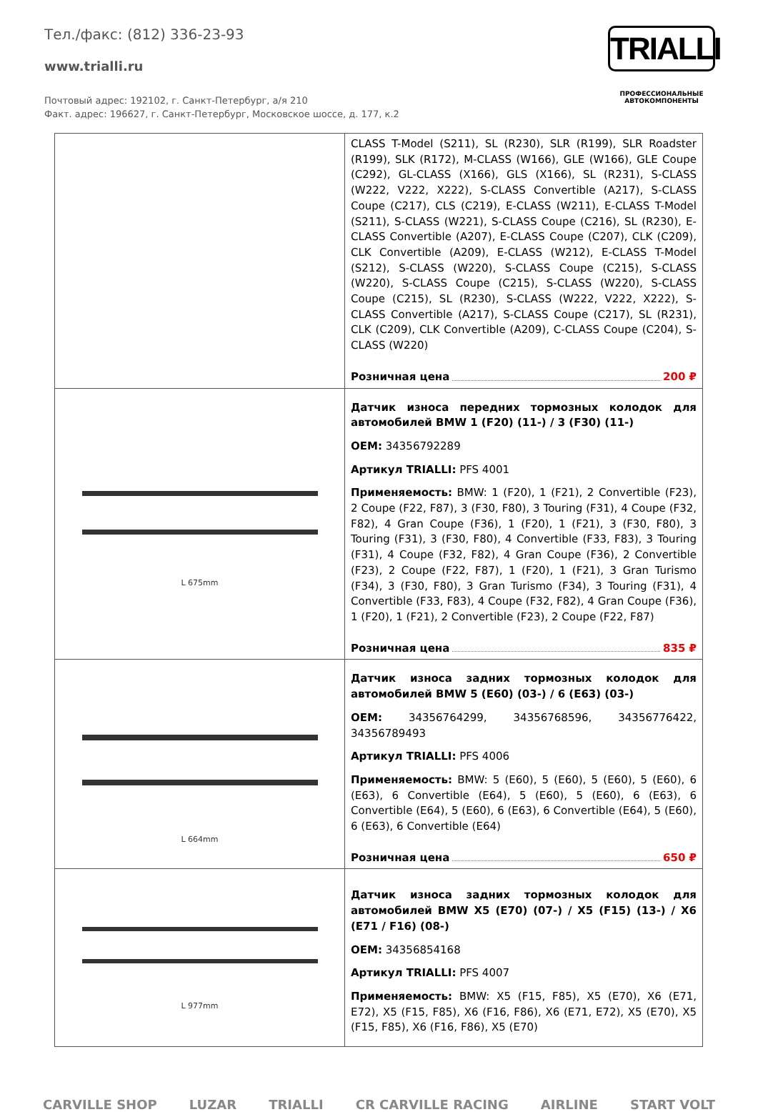Тел./факс: (812) 336-23-93
www.trialli.ru
Почтовый адрес: 192102, г. Санкт-Петербург, а/я 210
Факт. адрес: 196627, г. Санкт-Петербург, Московское шоссе, д. 177, к.2
TRIALLI
ПРОФЕССИОНАЛЬНЫЕ
АВТОКОМПОНЕНТЫ
| | CLASS T-Model (S211), SL (R230), SLR (R199), SLR Roadster (R199), SLK (R172), M-CLASS (W166), GLE (W166), GLE Coupe (C292), GL-CLASS (X166), GLS (X166), SL (R231), S-CLASS (W222, V222, X222), S-CLASS Convertible (A217), S-CLASS Coupe (C217), CLS (C219), E-CLASS (W211), E-CLASS T-Model (S211), S-CLASS (W221), S-CLASS Coupe (C216), SL (R230), E-CLASS Convertible (A207), E-CLASS Coupe (C207), CLK (C209), CLK Convertible (A209), E-CLASS (W212), E-CLASS T-Model (S212), S-CLASS (W220), S-CLASS Coupe (C215), S-CLASS (W220), S-CLASS Coupe (C215), S-CLASS (W220), S-CLASS Coupe (C215), SL (R230), S-CLASS (W222, V222, X222), S-CLASS Convertible (A217), S-CLASS Coupe (C217), SL (R231), CLK (C209), CLK Convertible (A209), C-CLASS Coupe (C204), S-CLASS (W220) Розничная цена 200 ₽ |
| L 675mm | Датчик износа передних тормозных колодок для автомобилей BMW 1 (F20) (11-) / 3 (F30) (11-) OEM: 34356792289 Артикул TRIALLI: PFS 4001 Применяемость: BMW: 1 (F20), 1 (F21), 2 Convertible (F23), 2 Coupe (F22, F87), 3 (F30, F80), 3 Touring (F31), 4 Coupe (F32, F82), 4 Gran Coupe (F36), 1 (F20), 1 (F21), 3 (F30, F80), 3 Touring (F31), 3 (F30, F80), 4 Convertible (F33, F83), 3 Touring (F31), 4 Coupe (F32, F82), 4 Gran Coupe (F36), 2 Convertible (F23), 2 Coupe (F22, F87), 1 (F20), 1 (F21), 3 Gran Turismo (F34), 3 (F30, F80), 3 Gran Turismo (F34), 3 Touring (F31), 4 Convertible (F33, F83), 4 Coupe (F32, F82), 4 Gran Coupe (F36), 1 (F20), 1 (F21), 2 Convertible (F23), 2 Coupe (F22, F87) Розничная цена 835 ₽ |
| L 664mm | Датчик износа задних тормозных колодок для автомобилей BMW 5 (E60) (03-) / 6 (E63) (03-) OEM: 34356764299, 34356768596, 34356776422, 34356789493 Артикул TRIALLI: PFS 4006 Применяемость: BMW: 5 (E60), 5 (E60), 5 (E60), 5 (E60), 6 (E63), 6 Convertible (E64), 5 (E60), 5 (E60), 6 (E63), 6 Convertible (E64), 5 (E60), 6 (E63), 6 Convertible (E64), 5 (E60), 6 (E63), 6 Convertible (E64) Розничная цена 650 ₽ |
| L 977mm | Датчик износа задних тормозных колодок для автомобилей BMW X5 (E70) (07-) / X5 (F15) (13-) / X6 (E71 / F16) (08-) OEM: 34356854168 Артикул TRIALLI: PFS 4007 Применяемость: BMW: X5 (F15, F85), X5 (E70), X6 (E71, E72), X5 (F15, F85), X6 (F16, F86), X6 (E71, E72), X5 (E70), X5 (F15, F85), X6 (F16, F86), X5 (E70) |
CARVILLE SHOP LUZAR TRIALLI CR CARVILLE RACING AIRLINE START VOLT